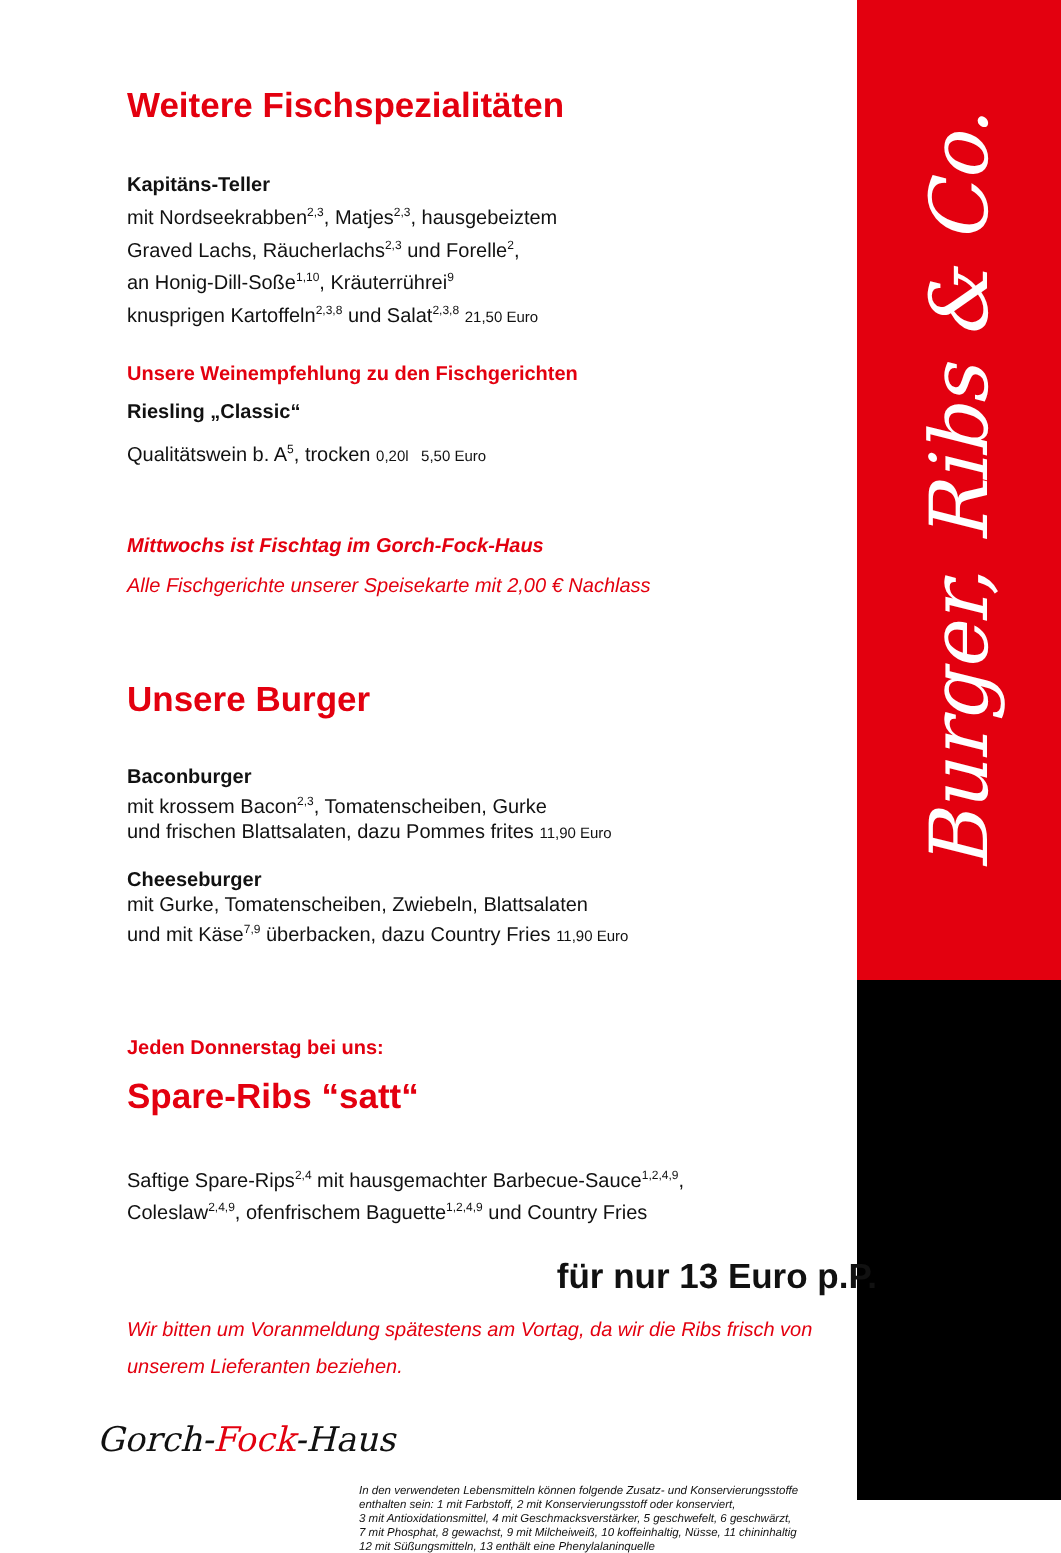Burger, Ribs & Co.
Weitere Fischspezialitäten
Kapitäns-Teller
mit Nordseekrabben<sup>2,3</sup>, Matjes<sup>2,3</sup>, hausgebeiztem
Graved Lachs, Räucherlachs<sup>2,3</sup> und Forelle<sup>2</sup>,
an Honig-Dill-Soße<sup>1,10</sup>, Kräuterrührei<sup>9</sup>
knusprigen Kartoffeln<sup>2,3,8</sup> und Salat<sup>2,3,8</sup> 21,50 Euro
Unsere Weinempfehlung zu den Fischgerichten
Riesling „Classic“
Qualitätswein b. A<sup>5</sup>, trocken 0,20l 5,50 Euro
Mittwochs ist Fischtag im Gorch-Fock-Haus
Alle Fischgerichte unserer Speisekarte mit 2,00 € Nachlass
Unsere Burger
Baconburger
mit krossem Bacon<sup>2,3</sup>, Tomatenscheiben, Gurke
und frischen Blattsalaten, dazu Pommes frites 11,90 Euro
Cheeseburger
mit Gurke, Tomatenscheiben, Zwiebeln, Blattsalaten
und mit Käse<sup>7,9</sup> überbacken, dazu Country Fries 11,90 Euro
Jeden Donnerstag bei uns:
Spare-Ribs “satt“
Saftige Spare-Rips<sup>2,4</sup> mit hausgemachter Barbecue-Sauce<sup>1,2,4,9</sup>,
Coleslaw<sup>2,4,9</sup>, ofenfrischem Baguette<sup>1,2,4,9</sup> und Country Fries
für nur 13 Euro p.P.
Wir bitten um Voranmeldung spätestens am Vortag, da wir die Ribs frisch von unserem Lieferanten beziehen.
Gorch-Fock-Haus
In den verwendeten Lebensmitteln können folgende Zusatz- und Konservierungsstoffe enthalten sein: 1 mit Farbstoff, 2 mit Konservierungsstoff oder konserviert,
3 mit Antioxidationsmittel, 4 mit Geschmacksverstärker, 5 geschwefelt, 6 geschwärzt,
7 mit Phosphat, 8 gewachst, 9 mit Milcheiweiß, 10 koffeinhaltig, Nüsse, 11 chininhaltig
12 mit Süßungsmitteln, 13 enthält eine Phenylalaninquelle